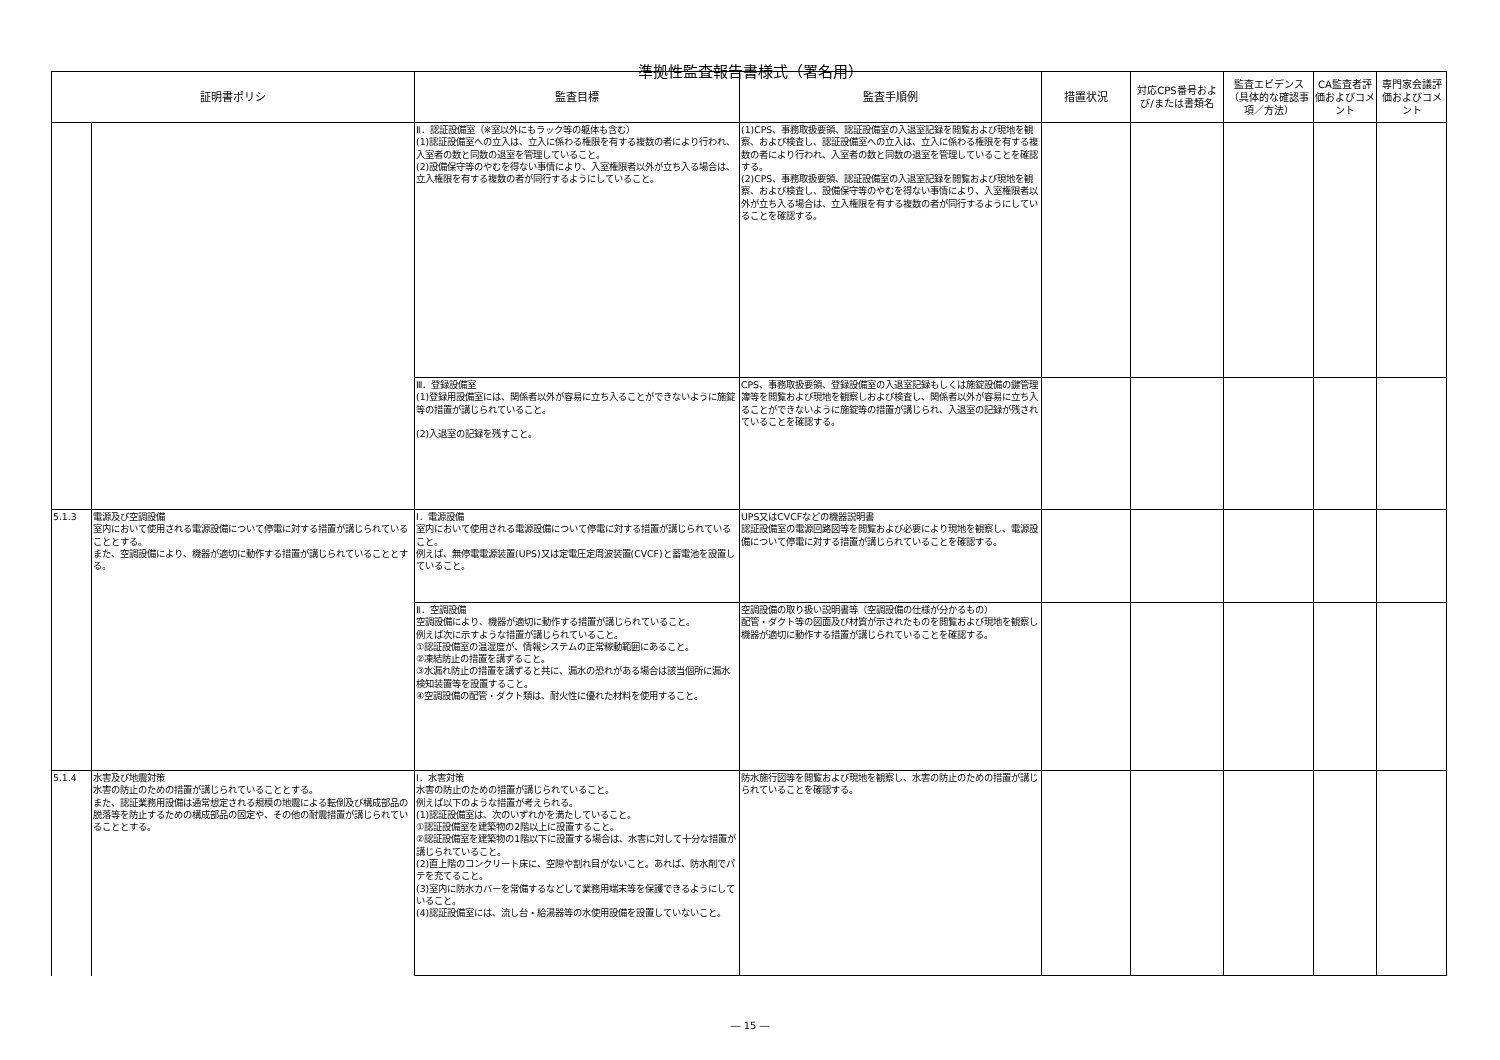準拠性監査報告書様式（署名用）
| 証明書ポリシ | | 監査目標 | 監査手順例 | 措置状況 | 対応CPS番号および/または書類名 | 監査エビデンス（具体的な確認事項／方法） | CA監査者評価およびコメント | 専門家会議評価およびコメント |
| --- | --- | --- | --- | --- | --- | --- | --- | --- |
| | | Ⅱ．認証設備室（※室以外にもラック等の躯体も含む） (1)認証設備室への立入は、立入に係わる権限を有する複数の者により行われ、入室者の数と同数の退室を管理していること。 (2)設備保守等のやむを得ない事情により、入室権限者以外が立ち入る場合は、立入権限を有する複数の者が同行するようにしていること。 | (1)CPS、事務取扱要領、認証設備室の入退室記録を閲覧および現地を観察、および検査し、認証設備室への立入は、立入に係わる権限を有する複数の者により行われ、入室者の数と同数の退室を管理していることを確認する。 (2)CPS、事務取扱要領、認証設備室の入退室記録を閲覧および現地を観察、および検査し、設備保守等のやむを得ない事情により、入室権限者以外が立ち入る場合は、立入権限を有する複数の者が同行するようにしていることを確認する。 | | | | | |
| | | Ⅲ．登録設備室 (1)登録用設備室には、関係者以外が容易に立ち入ることができないように施錠等の措置が講じられていること。 (2)入退室の記録を残すこと。 | CPS、事務取扱要領、登録設備室の入退室記録もしくは施錠設備の鍵管理簿等を閲覧および現地を観察しおよび検査し、関係者以外が容易に立ち入ることができないように施錠等の措置が講じられ、入退室の記録が残されていることを確認する。 | | | | | |
| 5.1.3 | 電源及び空調設備 室内において使用される電源設備について停電に対する措置が講じられていることとする。 また、空調設備により、機器が適切に動作する措置が講じられていることとする。 | Ⅰ．電源設備 室内において使用される電源設備について停電に対する措置が講じられていること。 例えば、無停電電源装置(UPS)又は定電圧定周波装置(CVCF)と蓄電池を設置していること。 | UPS又はCVCFなどの機器説明書 認証設備室の電源回路図等を閲覧および必要により現地を観察し、電源設備について停電に対する措置が講じられていることを確認する。 | | | | | |
| | | Ⅱ．空調設備 空調設備により、機器が適切に動作する措置が講じられていること。 例えば次に示すような措置が講じられていること。 ①認証設備室の温湿度が、情報システムの正常稼動範囲にあること。 ②凍結防止の措置を講ずること。 ③水漏れ防止の措置を講ずると共に、漏水の恐れがある場合は該当個所に漏水検知装置等を設置すること。 ④空調設備の配管・ダクト類は、耐火性に優れた材料を使用すること。 | 空調設備の取り扱い説明書等（空調設備の仕様が分かるもの） 配管・ダクト等の図面及び材質が示されたものを閲覧および現地を観察し機器が適切に動作する措置が講じられていることを確認する。 | | | | | |
| 5.1.4 | 水害及び地震対策 水害の防止のための措置が講じられていることとする。 また、認証業務用設備は通常想定される規模の地震による転倒及び構成部品の脱落等を防止するための構成部品の固定や、その他の耐震措置が講じられていることとする。 | Ⅰ．水害対策 水害の防止のための措置が講じられていること。 例えば以下のような措置が考えられる。 (1)認証設備室は、次のいずれかを満たしていること。 ①認証設備室を建築物の2階以上に設置すること。 ②認証設備室を建築物の1階以下に設置する場合は、水害に対して十分な措置が講じられていること。 (2)直上階のコンクリート床に、空隙や割れ目がないこと。あれば、防水剤でパテを充てること。 (3)室内に防水カバーを常備するなどして業務用端末等を保護できるようにしていること。 (4)認証設備室には、流し台・給湯器等の水使用設備を設置していないこと。 | 防水施行図等を閲覧および現地を観察し、水害の防止のための措置が講じられていることを確認する。 | | | | | |
― 15 ―